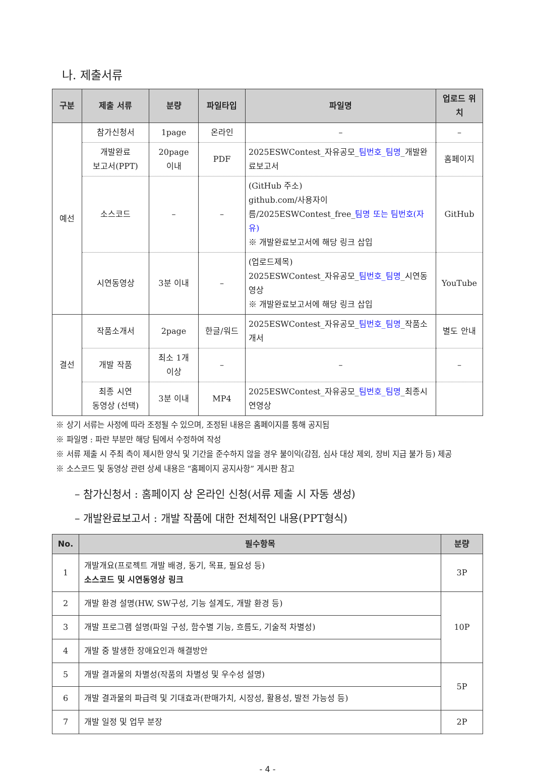나. 제출서류
| 구분 | 제출 서류 | 분량 | 파일타입 | 파일명 | 업로드 위치 |
| --- | --- | --- | --- | --- | --- |
| 예선 | 참가신청서 | 1page | 온라인 | – | – |
| | 개발완료 보고서(PPT) | 20page 이내 | PDF | 2025ESWContest_자유공모_ 팀번호_팀명 _개발완료보고서 | 홈페이지 |
| | 소스코드 | – | – | (GitHub 주소) github.com/사용자이름/2025ESWContest_free_ 팀명 또는 팀번호(자유) ※ 개발완료보고서에 해당 링크 삽입 | GitHub |
| | 시연동영상 | 3분 이내 | – | (업로드제목) 2025ESWContest_자유공모_ 팀번호_팀명 _시연동영상 ※ 개발완료보고서에 해당 링크 삽입 | YouTube |
| 결선 | 작품소개서 | 2page | 한글/워드 | 2025ESWContest_자유공모_ 팀번호_팀명 _작품소개서 | 별도 안내 |
| | 개발 작품 | 최소 1개 이상 | – | – | – |
| | 최종 시연 동영상 (선택) | 3분 이내 | MP4 | 2025ESWContest_자유공모_ 팀번호_팀명 _최종시연영상 | |
※ 상기 서류는 사정에 따라 조정될 수 있으며, 조정된 내용은 홈페이지를 통해 공지됨
※ 파일명 : 파란 부분만 해당 팀에서 수정하여 작성
※ 서류 제출 시 주최 측이 제시한 양식 및 기간을 준수하지 않을 경우 불이익(감점, 심사 대상 제외, 장비 지급 불가 등) 제공
※ 소스코드 및 동영상 관련 상세 내용은 “홈페이지 공지사항” 게시판 참고
– 참가신청서 : 홈페이지 상 온라인 신청(서류 제출 시 자동 생성)
– 개발완료보고서 : 개발 작품에 대한 전체적인 내용(PPT형식)
| No. | 필수항목 | 분량 |
| --- | --- | --- |
| 1 | 개발개요(프로젝트 개발 배경, 동기, 목표, 필요성 등) 소스코드 및 시연동영상 링크 | 3P |
| 2 | 개발 환경 설명(HW, SW구성, 기능 설계도, 개발 환경 등) | 10P |
| 3 | 개발 프로그램 설명(파일 구성, 함수별 기능, 흐름도, 기술적 차별성) | |
| 4 | 개발 중 발생한 장애요인과 해결방안 | |
| 5 | 개발 결과물의 차별성(작품의 차별성 및 우수성 설명) | 5P |
| 6 | 개발 결과물의 파급력 및 기대효과(판매가치, 시장성, 활용성, 발전 가능성 등) | |
| 7 | 개발 일정 및 업무 분장 | 2P |
- 4 -